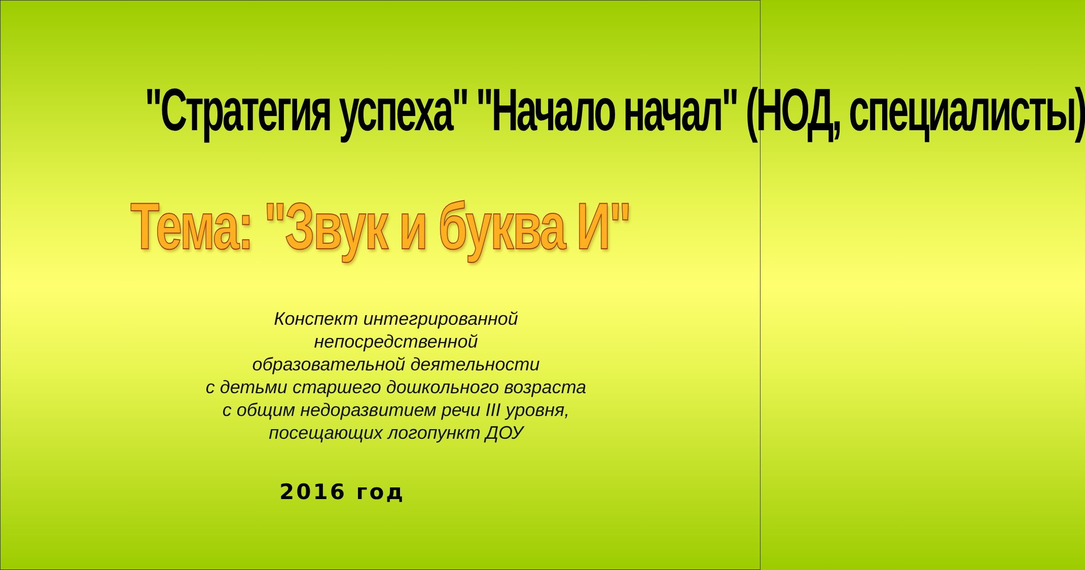"Стратегия успеха" "Начало начал" (НОД, специалисты)
Тема: "Звук и буква И"
Конспект интегрированной
непосредственной
образовательной деятельности
с детьми старшего дошкольного возраста
с общим недоразвитием речи III уровня,
посещающих логопункт ДОУ
2016 год